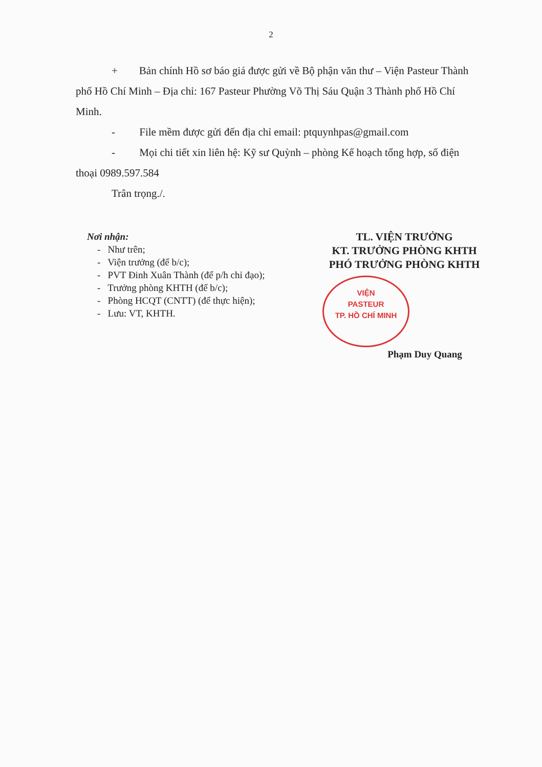2
+ Bản chính Hồ sơ báo giá được gửi về Bộ phận văn thư – Viện Pasteur Thành phố Hồ Chí Minh – Địa chỉ: 167 Pasteur Phường Võ Thị Sáu Quận 3 Thành phố Hồ Chí Minh.
- File mềm được gửi đến địa chỉ email: ptquynhpas@gmail.com
- Mọi chi tiết xin liên hệ: Kỹ sư Quỳnh – phòng Kế hoạch tổng hợp, số điện thoại 0989.597.584
Trân trọng./.
Nơi nhận:
- Như trên;
- Viện trưởng (để b/c);
- PVT Đinh Xuân Thành (để p/h chỉ đạo);
- Trưởng phòng KHTH (để b/c);
- Phòng HCQT (CNTT) (để thực hiện);
- Lưu: VT, KHTH.
TL. VIỆN TRƯỞNG
KT. TRƯỞNG PHÒNG KHTH
PHÓ TRƯỞNG PHÒNG KHTH
VIỆN
PASTEUR
TP. HỒ CHÍ MINH
Phạm Duy Quang